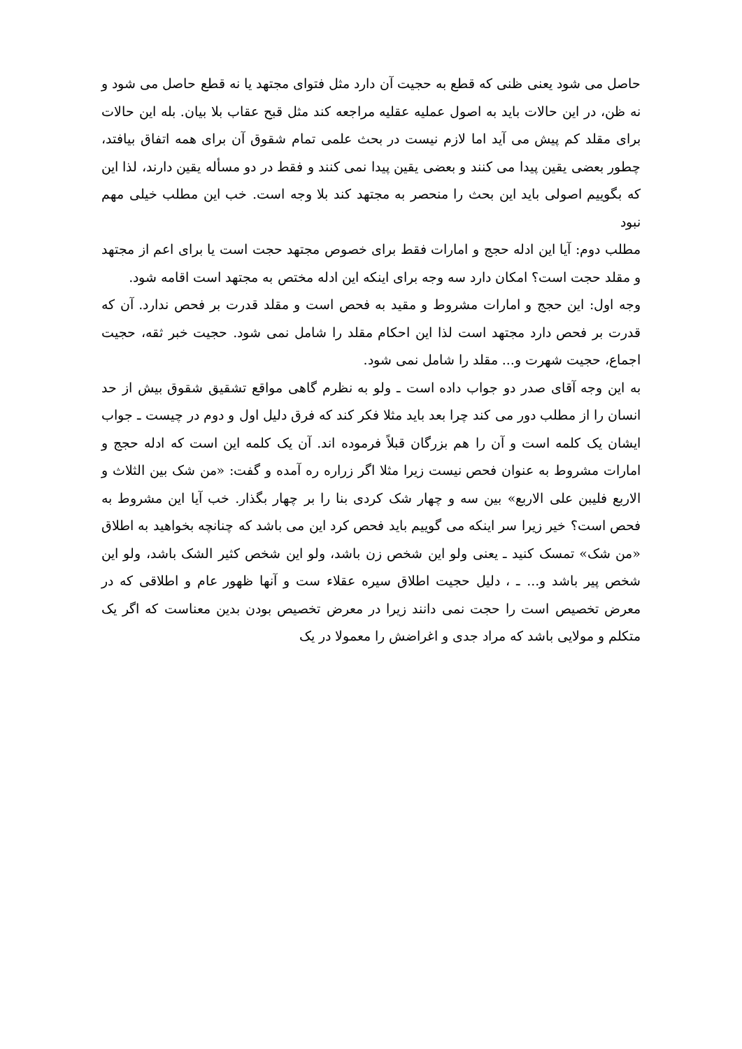حاصل می شود یعنی ظنی که قطع به حجیت آن دارد مثل فتوای مجتهد یا نه قطع حاصل می شود و نه ظن، در این حالات باید به اصول عملیه عقلیه مراجعه کند مثل قبح عقاب بلا بیان. بله این حالات برای مقلد کم پیش می آید اما لازم نیست در بحث علمی تمام شقوق آن برای همه اتفاق بیافتد، چطور بعضی یقین پیدا می کنند و بعضی یقین پیدا نمی کنند و فقط در دو مسأله یقین دارند، لذا این که بگوییم اصولی باید این بحث را منحصر به مجتهد کند بلا وجه است. خب این مطلب خیلی مهم نبود
مطلب دوم: آیا این ادله حجج و امارات فقط برای خصوص مجتهد حجت است یا برای اعم از مجتهد و مقلد حجت است؟ امکان دارد سه وجه برای اینکه این ادله مختص به مجتهد است اقامه شود.
وجه اول: این حجج و امارات مشروط و مقید به فحص است و مقلد قدرت بر فحص ندارد. آن که قدرت بر فحص دارد مجتهد است لذا این احکام مقلد را شامل نمی شود. حجیت خبر ثقه، حجیت اجماع، حجیت شهرت و... مقلد را شامل نمی شود.
به این وجه آقای صدر دو جواب داده است ـ ولو به نظرم گاهی مواقع تشقیق شقوق بیش از حد انسان را از مطلب دور می کند چرا بعد باید مثلا فکر کند که فرق دلیل اول و دوم در چیست ـ جواب ایشان یک کلمه است و آن را هم بزرگان قبلاً فرموده اند. آن یک کلمه این است که ادله حجج و امارات مشروط به عنوان فحص نیست زیرا مثلا اگر زراره ره آمده و گفت: «من شک بین الثلاث و الاربع فلیبن علی الاربع» بین سه و چهار شک کردی بنا را بر چهار بگذار. خب آیا این مشروط به فحص است؟ خیر زیرا سر اینکه می گوییم باید فحص کرد این می باشد که چنانچه بخواهید به اطلاق «من شک» تمسک کنید ـ یعنی ولو این شخص زن باشد، ولو این شخص کثیر الشک باشد، ولو این شخص پیر باشد و... ـ ، دلیل حجیت اطلاق سیره عقلاء ست و آنها ظهور عام و اطلاقی که در معرض تخصیص است را حجت نمی دانند زیرا در معرض تخصیص بودن بدین معناست که اگر یک متکلم و مولایی باشد که مراد جدی و اغراضش را معمولا در یک